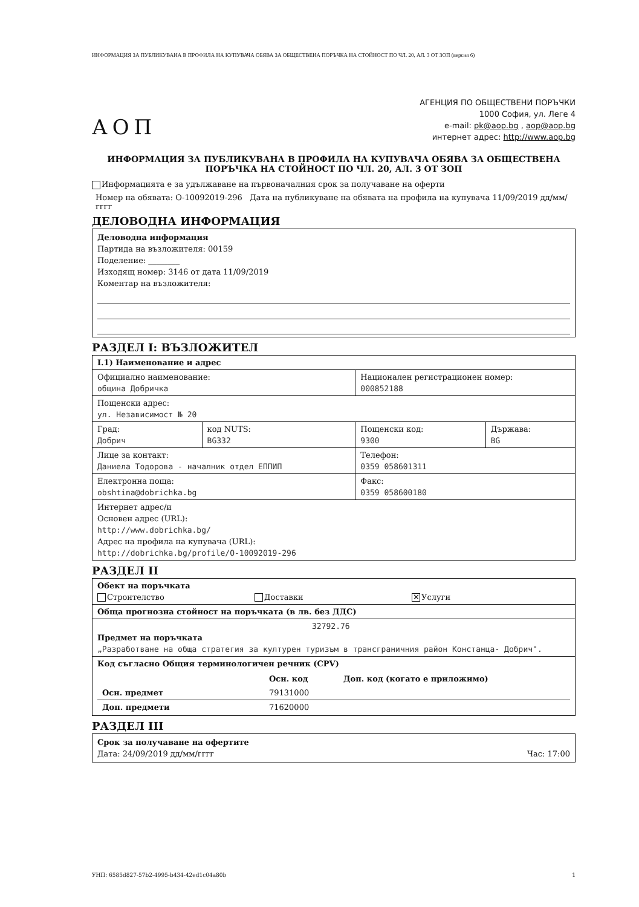ИНФОРМАЦИЯ ЗА ПУБЛИКУВАНА В ПРОФИЛА НА КУПУВАЧА ОБЯВА ЗА ОБЩЕСТВЕНА ПОРЪЧКА НА СТОЙНОСТ ПО ЧЛ. 20, АЛ. 3 ОТ ЗОП (версия 6)
АОП
АГЕНЦИЯ ПО ОБЩЕСТВЕНИ ПОРЪЧКИ
1000 София, ул. Леге 4
e-mail: pk@aop.bg , aop@aop.bg
интернет адрес: http://www.aop.bg
ИНФОРМАЦИЯ ЗА ПУБЛИКУВАНА В ПРОФИЛА НА КУПУВАЧА ОБЯВА ЗА ОБЩЕСТВЕНА ПОРЪЧКА НА СТОЙНОСТ ПО ЧЛ. 20, АЛ. 3 ОТ ЗОП
Информацията е за удължаване на първоначалния срок за получаване на оферти
Номер на обявата: О-10092019-296 Дата на публикуване на обявата на профила на купувача 11/09/2019 дд/мм/гггг
ДЕЛОВОДНА ИНФОРМАЦИЯ
Деловодна информация
Партида на възложителя: 00159
Поделение: ________
Изходящ номер: 3146 от дата 11/09/2019
Коментар на възложителя:
РАЗДЕЛ I: ВЪЗЛОЖИТЕЛ
| I.1) Наименование и адрес | | | |
| Официално наименование: община Добричка | | Национален регистрационен номер: 000852188 | |
| Пощенски адрес: ул. Независимост № 20 | | | |
| Град: Добрич | код NUTS: BG332 | Пощенски код: 9300 | Държава: BG |
| Лице за контакт: Даниела Тодорова - началник отдел ЕППИП | | Телефон: 0359 058601311 | |
| Електронна поща: obshtina@dobrichka.bg | | Факс: 0359 058600180 | |
| Интернет адрес/и Основен адрес (URL): http://www.dobrichka.bg/ Адрес на профила на купувача (URL): http://dobrichka.bg/profile/O-10092019-296 | | | |
РАЗДЕЛ II
| Обект на поръчката Строителство Доставки ✕ Услуги |
| Обща прогнозна стойност на поръчката (в лв. без ДДС) |
| 32792.76 Предмет на поръчката „Разработване на обща стратегия за културен туризъм в трансграничния район Констанца- Добрич". |
| Код съгласно Общия терминологичен речник (CPV) / / Осн. код / Доп. код (когато е приложимо) / / Осн. предмет / 79131000 / / / Доп. предмети / 71620000 / / |
РАЗДЕЛ III
Срок за получаване на офертите
Дата: 24/09/2019 дд/мм/гггг Час: 17:00
УНП: 6585d827-57b2-4995-b434-42ed1c04a80b 1